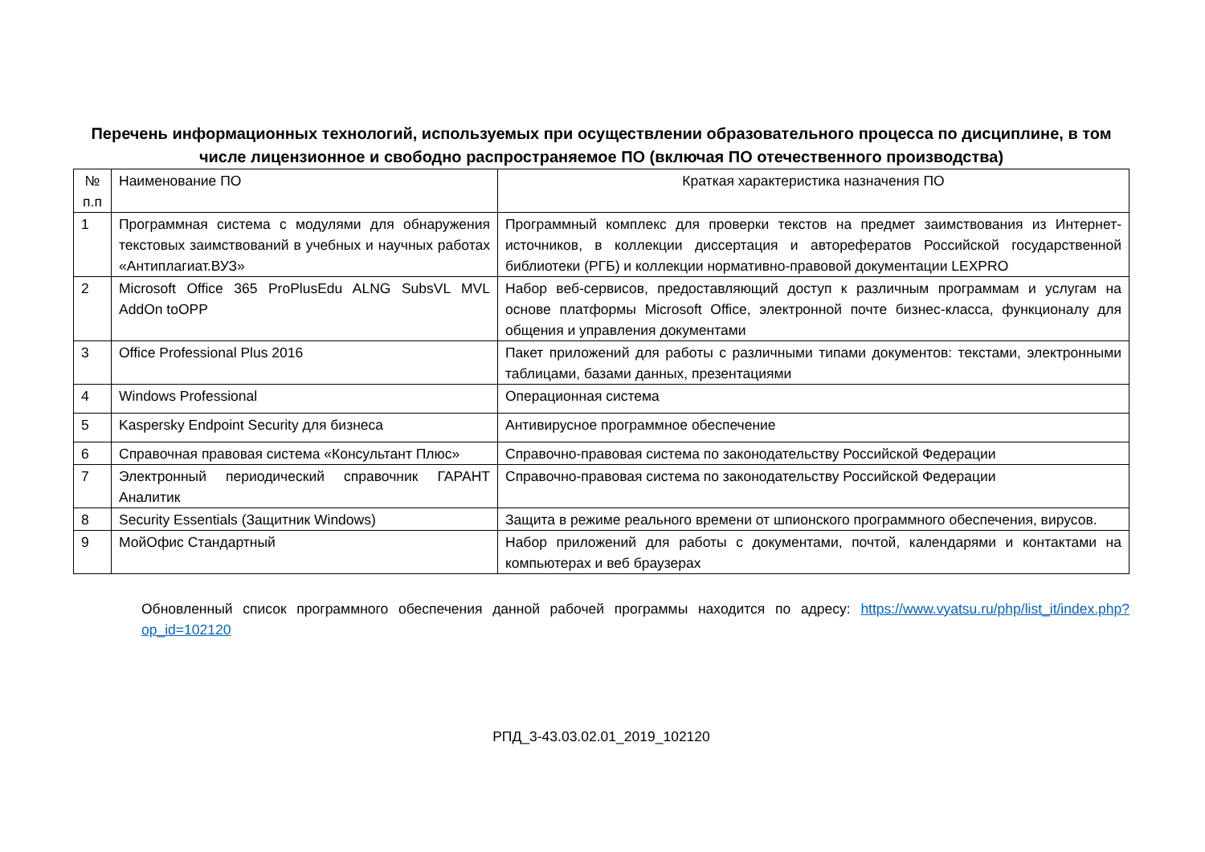Перечень информационных технологий, используемых при осуществлении образовательного процесса по дисциплине, в том числе лицензионное и свободно распространяемое ПО (включая ПО отечественного производства)
| № п.п | Наименование ПО | Краткая характеристика назначения ПО |
| 1 | Программная система с модулями для обнаружения текстовых заимствований в учебных и научных работах «Антиплагиат.ВУЗ» | Программный комплекс для проверки текстов на предмет заимствования из Интернет-источников, в коллекции диссертация и авторефератов Российской государственной библиотеки (РГБ) и коллекции нормативно-правовой документации LEXPRO |
| 2 | Microsoft Office 365 ProPlusEdu ALNG SubsVL MVL AddOn toOPP | Набор веб-сервисов, предоставляющий доступ к различным программам и услугам на основе платформы Microsoft Office, электронной почте бизнес-класса, функционалу для общения и управления документами |
| 3 | Office Professional Plus 2016 | Пакет приложений для работы с различными типами документов: текстами, электронными таблицами, базами данных, презентациями |
| 4 | Windows Professional | Операционная система |
| 5 | Kaspersky Endpoint Security для бизнеса | Антивирусное программное обеспечение |
| 6 | Справочная правовая система «Консультант Плюс» | Справочно-правовая система по законодательству Российской Федерации |
| 7 | Электронный периодический справочник ГАРАНТ Аналитик | Справочно-правовая система по законодательству Российской Федерации |
| 8 | Security Essentials (Защитник Windows) | Защита в режиме реального времени от шпионского программного обеспечения, вирусов. |
| 9 | МойОфис Стандартный | Набор приложений для работы с документами, почтой, календарями и контактами на компьютерах и веб браузерах |
Обновленный список программного обеспечения данной рабочей программы находится по адресу: https://www.vyatsu.ru/php/list_it/index.php?op_id=102120
РПД_3-43.03.02.01_2019_102120